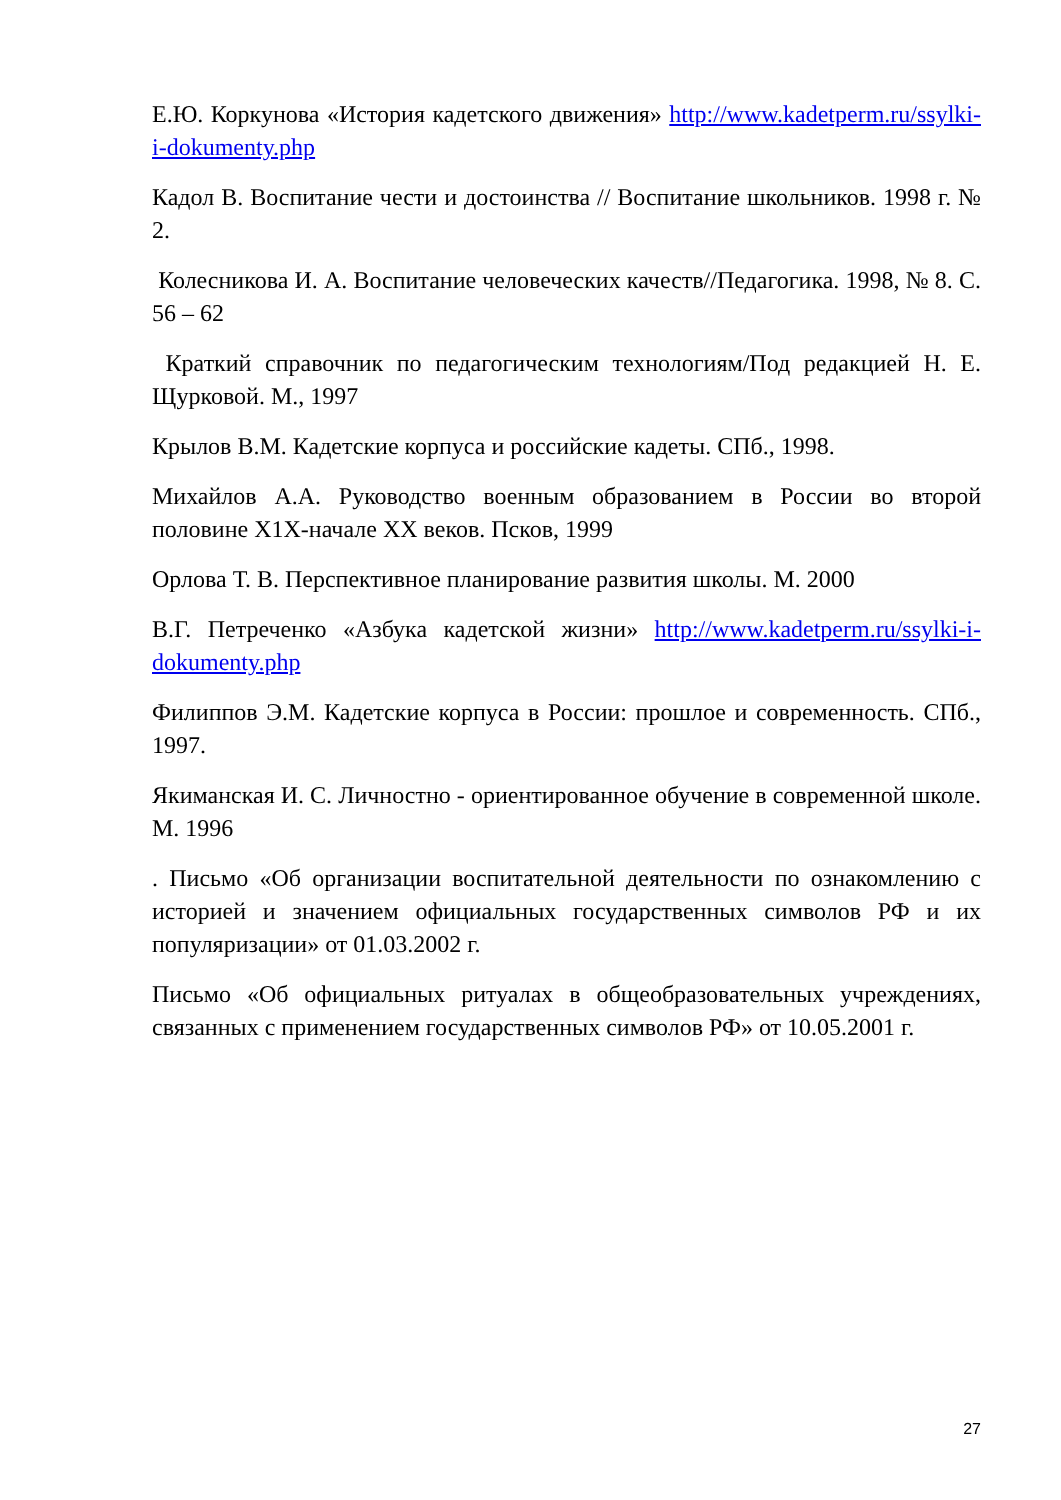Е.Ю. Коркунова «История кадетского движения» http://www.kadetperm.ru/ssylki-i-dokumenty.php
Кадол В. Воспитание чести и достоинства // Воспитание школьников. 1998 г. № 2.
Колесникова И. А. Воспитание человеческих качеств//Педагогика. 1998, № 8. С. 56 – 62
Краткий справочник по педагогическим технологиям/Под редакцией Н. Е. Щурковой. М., 1997
Крылов В.М. Кадетские корпуса и российские кадеты. СПб., 1998.
Михайлов А.А. Руководство военным образованием в России во второй половине Х1Х-начале ХХ веков. Псков, 1999
Орлова Т. В. Перспективное планирование развития школы. М. 2000
В.Г. Петреченко «Азбука кадетской жизни» http://www.kadetperm.ru/ssylki-i-dokumenty.php
Филиппов Э.М. Кадетские корпуса в России: прошлое и современность. СПб., 1997.
Якиманская И. С. Личностно - ориентированное обучение в современной школе. М. 1996
. Письмо «Об организации воспитательной деятельности по ознакомлению с историей и значением официальных государственных символов РФ и их популяризации» от 01.03.2002 г.
Письмо «Об официальных ритуалах в общеобразовательных учреждениях, связанных с применением государственных символов РФ» от 10.05.2001 г.
27